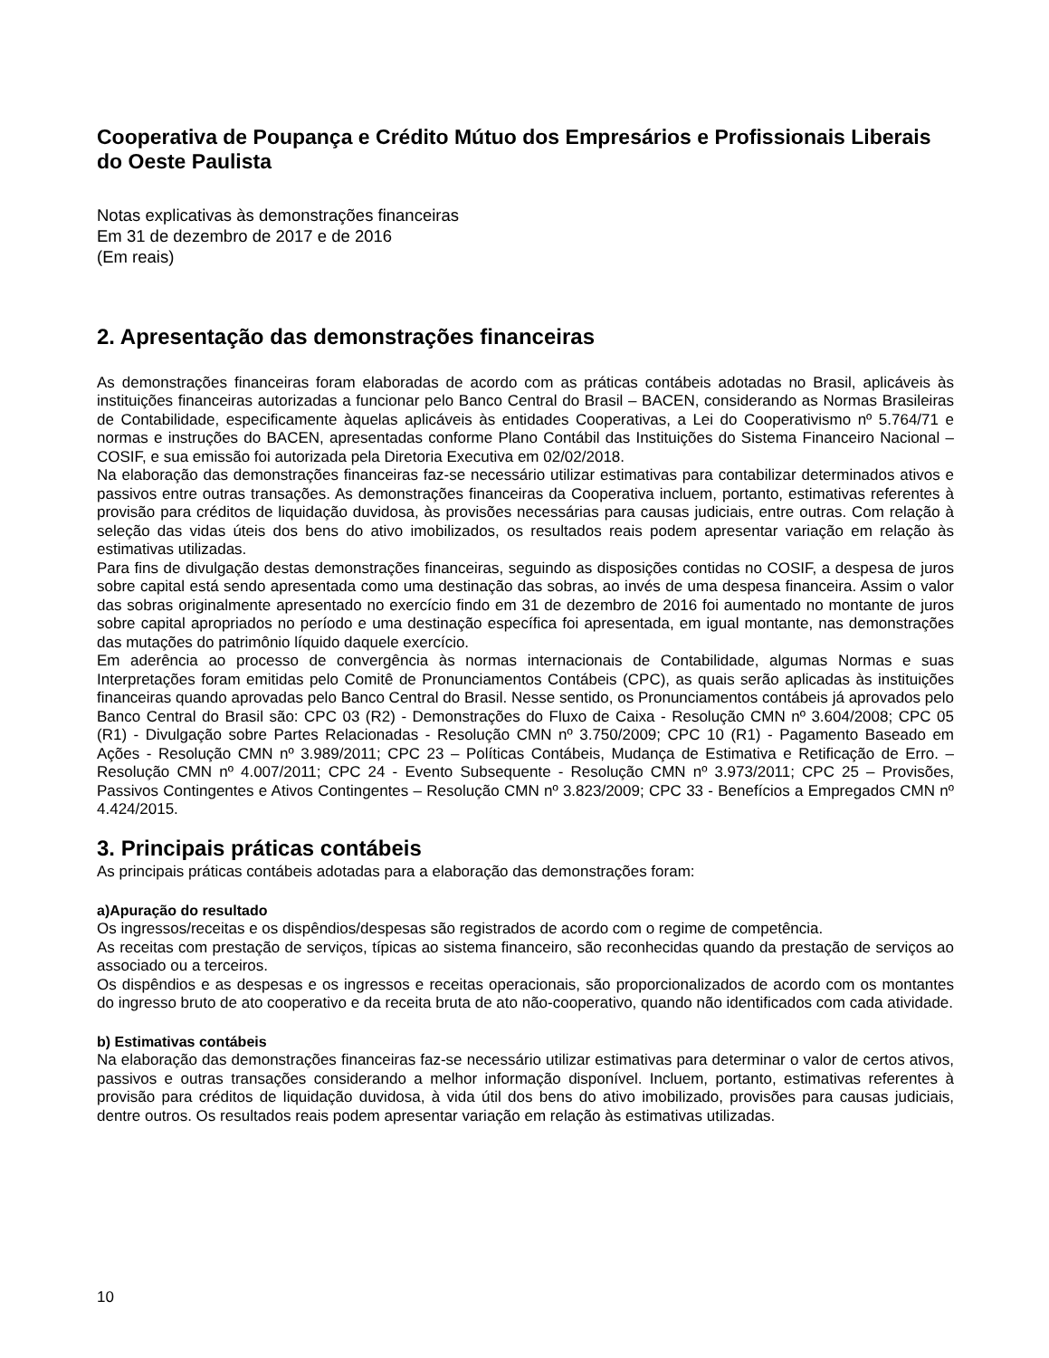Cooperativa de Poupança e Crédito Mútuo dos Empresários e Profissionais Liberais do Oeste Paulista
Notas explicativas às demonstrações financeiras
Em 31 de dezembro de 2017 e de 2016
(Em reais)
2. Apresentação das demonstrações financeiras
As demonstrações financeiras foram elaboradas de acordo com as práticas contábeis adotadas no Brasil, aplicáveis às instituições financeiras autorizadas a funcionar pelo Banco Central do Brasil – BACEN, considerando as Normas Brasileiras de Contabilidade, especificamente àquelas aplicáveis às entidades Cooperativas, a Lei do Cooperativismo nº 5.764/71 e normas e instruções do BACEN, apresentadas conforme Plano Contábil das Instituições do Sistema Financeiro Nacional – COSIF, e sua emissão foi autorizada pela Diretoria Executiva em 02/02/2018.
Na elaboração das demonstrações financeiras faz-se necessário utilizar estimativas para contabilizar determinados ativos e passivos entre outras transações. As demonstrações financeiras da Cooperativa incluem, portanto, estimativas referentes à provisão para créditos de liquidação duvidosa, às provisões necessárias para causas judiciais, entre outras. Com relação à seleção das vidas úteis dos bens do ativo imobilizados, os resultados reais podem apresentar variação em relação às estimativas utilizadas.
Para fins de divulgação destas demonstrações financeiras, seguindo as disposições contidas no COSIF, a despesa de juros sobre capital está sendo apresentada como uma destinação das sobras, ao invés de uma despesa financeira. Assim o valor das sobras originalmente apresentado no exercício findo em 31 de dezembro de 2016 foi aumentado no montante de juros sobre capital apropriados no período e uma destinação específica foi apresentada, em igual montante, nas demonstrações das mutações do patrimônio líquido daquele exercício.
Em aderência ao processo de convergência às normas internacionais de Contabilidade, algumas Normas e suas Interpretações foram emitidas pelo Comitê de Pronunciamentos Contábeis (CPC), as quais serão aplicadas às instituições financeiras quando aprovadas pelo Banco Central do Brasil. Nesse sentido, os Pronunciamentos contábeis já aprovados pelo Banco Central do Brasil são: CPC 03 (R2) - Demonstrações do Fluxo de Caixa - Resolução CMN nº 3.604/2008; CPC 05 (R1) - Divulgação sobre Partes Relacionadas - Resolução CMN nº 3.750/2009; CPC 10 (R1) - Pagamento Baseado em Ações - Resolução CMN nº 3.989/2011; CPC 23 – Políticas Contábeis, Mudança de Estimativa e Retificação de Erro. – Resolução CMN nº 4.007/2011; CPC 24 - Evento Subsequente - Resolução CMN nº 3.973/2011; CPC 25 – Provisões, Passivos Contingentes e Ativos Contingentes – Resolução CMN nº 3.823/2009; CPC 33 - Benefícios a Empregados CMN nº 4.424/2015.
3. Principais práticas contábeis
As principais práticas contábeis adotadas para a elaboração das demonstrações foram:
a)Apuração do resultado
Os ingressos/receitas e os dispêndios/despesas são registrados de acordo com o regime de competência.
As receitas com prestação de serviços, típicas ao sistema financeiro, são reconhecidas quando da prestação de serviços ao associado ou a terceiros.
Os dispêndios e as despesas e os ingressos e receitas operacionais, são proporcionalizados de acordo com os montantes do ingresso bruto de ato cooperativo e da receita bruta de ato não-cooperativo, quando não identificados com cada atividade.
b) Estimativas contábeis
Na elaboração das demonstrações financeiras faz-se necessário utilizar estimativas para determinar o valor de certos ativos, passivos e outras transações considerando a melhor informação disponível. Incluem, portanto, estimativas referentes à provisão para créditos de liquidação duvidosa, à vida útil dos bens do ativo imobilizado, provisões para causas judiciais, dentre outros. Os resultados reais podem apresentar variação em relação às estimativas utilizadas.
10